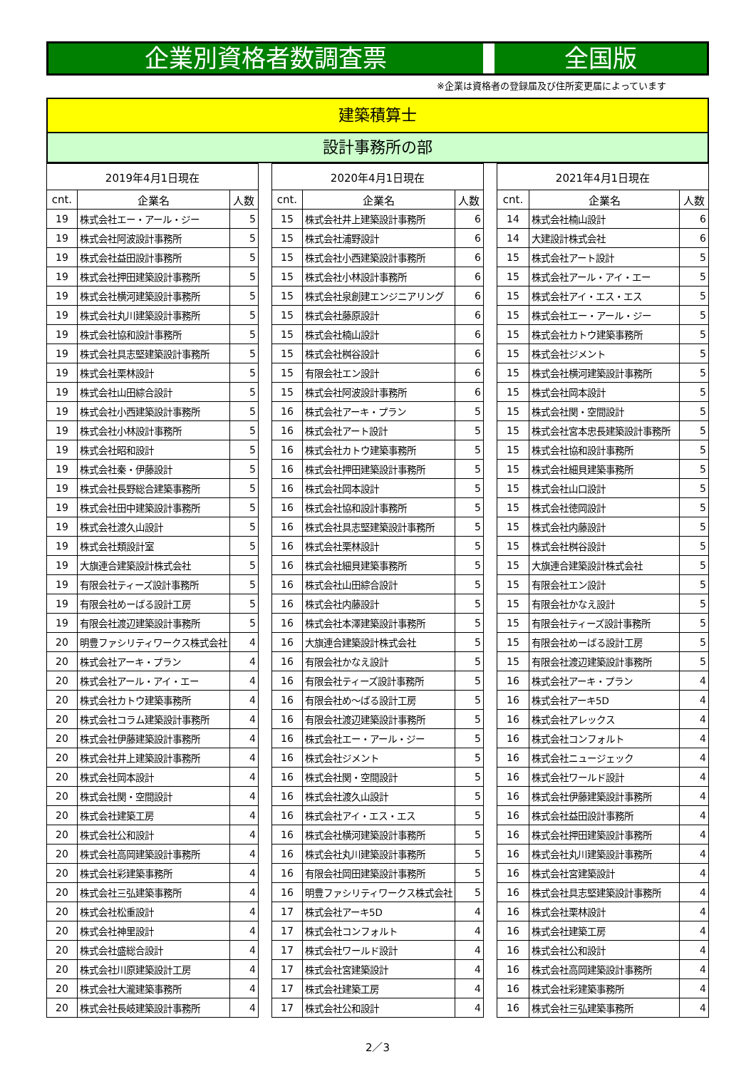企業別資格者数調査票 全国版
※企業は資格者の登録届及び住所変更届によっています
建築積算士
設計事務所の部
| 2019年4月1日現在 | | |
| --- | --- | --- |
| cnt. | 企業名 | 人数 |
| 19 | 株式会社エー・アール・ジー | 5 |
| 19 | 株式会社阿波設計事務所 | 5 |
| 19 | 株式会社益田設計事務所 | 5 |
| 19 | 株式会社押田建築設計事務所 | 5 |
| 19 | 株式会社横河建築設計事務所 | 5 |
| 19 | 株式会社丸川建築設計事務所 | 5 |
| 19 | 株式会社協和設計事務所 | 5 |
| 19 | 株式会社具志堅建築設計事務所 | 5 |
| 19 | 株式会社栗林設計 | 5 |
| 19 | 株式会社山田綜合設計 | 5 |
| 19 | 株式会社小西建築設計事務所 | 5 |
| 19 | 株式会社小林設計事務所 | 5 |
| 19 | 株式会社昭和設計 | 5 |
| 19 | 株式会社秦・伊藤設計 | 5 |
| 19 | 株式会社長野総合建築事務所 | 5 |
| 19 | 株式会社田中建築設計事務所 | 5 |
| 19 | 株式会社渡久山設計 | 5 |
| 19 | 株式会社類設計室 | 5 |
| 19 | 大旗連合建築設計株式会社 | 5 |
| 19 | 有限会社ティーズ設計事務所 | 5 |
| 19 | 有限会社めーばる設計工房 | 5 |
| 19 | 有限会社渡辺建築設計事務所 | 5 |
| 20 | 明豊ファシリティワークス株式会社 | 4 |
| 20 | 株式会社アーキ・プラン | 4 |
| 20 | 株式会社アール・アイ・エー | 4 |
| 20 | 株式会社カトウ建築事務所 | 4 |
| 20 | 株式会社コラム建築設計事務所 | 4 |
| 20 | 株式会社伊藤建築設計事務所 | 4 |
| 20 | 株式会社井上建築設計事務所 | 4 |
| 20 | 株式会社岡本設計 | 4 |
| 20 | 株式会社関・空間設計 | 4 |
| 20 | 株式会社建築工房 | 4 |
| 20 | 株式会社公和設計 | 4 |
| 20 | 株式会社高岡建築設計事務所 | 4 |
| 20 | 株式会社彩建築事務所 | 4 |
| 20 | 株式会社三弘建築事務所 | 4 |
| 20 | 株式会社松重設計 | 4 |
| 20 | 株式会社神里設計 | 4 |
| 20 | 株式会社盛総合設計 | 4 |
| 20 | 株式会社川原建築設計工房 | 4 |
| 20 | 株式会社大瀧建築事務所 | 4 |
| 20 | 株式会社長岐建築設計事務所 | 4 |
| 2020年4月1日現在 | | |
| --- | --- | --- |
| cnt. | 企業名 | 人数 |
| 15 | 株式会社井上建築設計事務所 | 6 |
| 15 | 株式会社浦野設計 | 6 |
| 15 | 株式会社小西建築設計事務所 | 6 |
| 15 | 株式会社小林設計事務所 | 6 |
| 15 | 株式会社泉創建エンジニアリング | 6 |
| 15 | 株式会社藤原設計 | 6 |
| 15 | 株式会社楠山設計 | 6 |
| 15 | 株式会社桝谷設計 | 6 |
| 15 | 有限会社エン設計 | 6 |
| 15 | 株式会社阿波設計事務所 | 6 |
| 16 | 株式会社アーキ・プラン | 5 |
| 16 | 株式会社アート設計 | 5 |
| 16 | 株式会社カトウ建築事務所 | 5 |
| 16 | 株式会社押田建築設計事務所 | 5 |
| 16 | 株式会社岡本設計 | 5 |
| 16 | 株式会社協和設計事務所 | 5 |
| 16 | 株式会社具志堅建築設計事務所 | 5 |
| 16 | 株式会社栗林設計 | 5 |
| 16 | 株式会社細貝建築事務所 | 5 |
| 16 | 株式会社山田綜合設計 | 5 |
| 16 | 株式会社内藤設計 | 5 |
| 16 | 株式会社本澤建築設計事務所 | 5 |
| 16 | 大旗連合建築設計株式会社 | 5 |
| 16 | 有限会社かなえ設計 | 5 |
| 16 | 有限会社ティーズ設計事務所 | 5 |
| 16 | 有限会社め～ばる設計工房 | 5 |
| 16 | 有限会社渡辺建築設計事務所 | 5 |
| 16 | 株式会社エー・アール・ジー | 5 |
| 16 | 株式会社ジメント | 5 |
| 16 | 株式会社関・空間設計 | 5 |
| 16 | 株式会社渡久山設計 | 5 |
| 16 | 株式会社アイ・エス・エス | 5 |
| 16 | 株式会社横河建築設計事務所 | 5 |
| 16 | 株式会社丸川建築設計事務所 | 5 |
| 16 | 有限会社岡田建築設計事務所 | 5 |
| 16 | 明豊ファシリティワークス株式会社 | 5 |
| 17 | 株式会社アーキ5D | 4 |
| 17 | 株式会社コンフォルト | 4 |
| 17 | 株式会社ワールド設計 | 4 |
| 17 | 株式会社宮建築設計 | 4 |
| 17 | 株式会社建築工房 | 4 |
| 17 | 株式会社公和設計 | 4 |
| 2021年4月1日現在 | | |
| --- | --- | --- |
| cnt. | 企業名 | 人数 |
| 14 | 株式会社楠山設計 | 6 |
| 14 | 大建設計株式会社 | 6 |
| 15 | 株式会社アート設計 | 5 |
| 15 | 株式会社アール・アイ・エー | 5 |
| 15 | 株式会社アイ・エス・エス | 5 |
| 15 | 株式会社エー・アール・ジー | 5 |
| 15 | 株式会社カトウ建築事務所 | 5 |
| 15 | 株式会社ジメント | 5 |
| 15 | 株式会社横河建築設計事務所 | 5 |
| 15 | 株式会社岡本設計 | 5 |
| 15 | 株式会社関・空間設計 | 5 |
| 15 | 株式会社宮本忠長建築設計事務所 | 5 |
| 15 | 株式会社協和設計事務所 | 5 |
| 15 | 株式会社細貝建築事務所 | 5 |
| 15 | 株式会社山口設計 | 5 |
| 15 | 株式会社徳岡設計 | 5 |
| 15 | 株式会社内藤設計 | 5 |
| 15 | 株式会社桝谷設計 | 5 |
| 15 | 大旗連合建築設計株式会社 | 5 |
| 15 | 有限会社エン設計 | 5 |
| 15 | 有限会社かなえ設計 | 5 |
| 15 | 有限会社ティーズ設計事務所 | 5 |
| 15 | 有限会社めーばる設計工房 | 5 |
| 15 | 有限会社渡辺建築設計事務所 | 5 |
| 16 | 株式会社アーキ・プラン | 4 |
| 16 | 株式会社アーキ5D | 4 |
| 16 | 株式会社アレックス | 4 |
| 16 | 株式会社コンフォルト | 4 |
| 16 | 株式会社ニュージェック | 4 |
| 16 | 株式会社ワールド設計 | 4 |
| 16 | 株式会社伊藤建築設計事務所 | 4 |
| 16 | 株式会社益田設計事務所 | 4 |
| 16 | 株式会社押田建築設計事務所 | 4 |
| 16 | 株式会社丸川建築設計事務所 | 4 |
| 16 | 株式会社宮建築設計 | 4 |
| 16 | 株式会社具志堅建築設計事務所 | 4 |
| 16 | 株式会社栗林設計 | 4 |
| 16 | 株式会社建築工房 | 4 |
| 16 | 株式会社公和設計 | 4 |
| 16 | 株式会社高岡建築設計事務所 | 4 |
| 16 | 株式会社彩建築事務所 | 4 |
| 16 | 株式会社三弘建築事務所 | 4 |
2／3